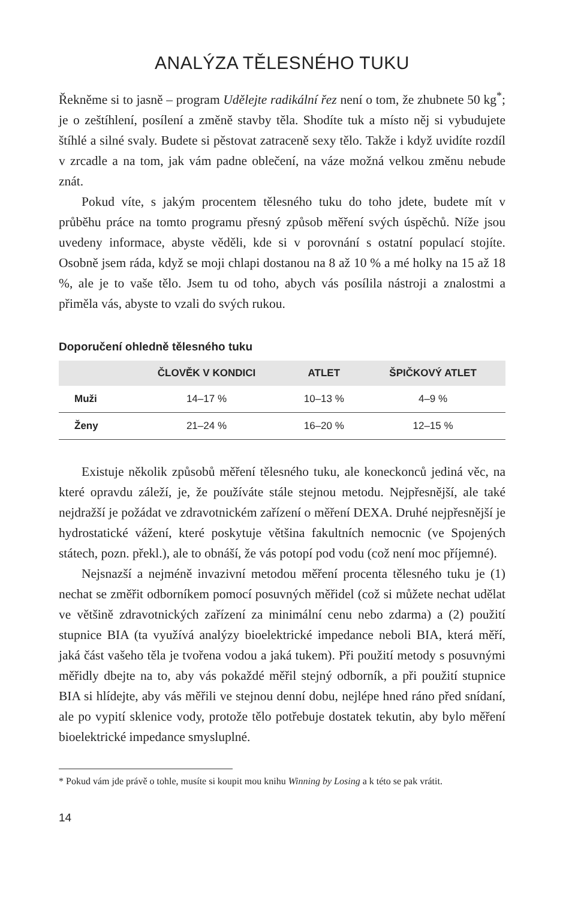ANALÝZA TĚLESNÉHO TUKU
Řekněme si to jasně – program Udělejte radikální řez není o tom, že zhubnete 50 kg<sup>*</sup>; je o zeštíhlení, posílení a změně stavby těla. Shodíte tuk a místo něj si vybudujete štíhlé a silné svaly. Budete si pěstovat zatraceně sexy tělo. Takže i když uvidíte rozdíl v zrcadle a na tom, jak vám padne oblečení, na váze možná velkou změnu nebude znát.
Pokud víte, s jakým procentem tělesného tuku do toho jdete, budete mít v průběhu práce na tomto programu přesný způsob měření svých úspěchů. Níže jsou uvedeny informace, abyste věděli, kde si v porovnání s ostatní populací stojíte. Osobně jsem ráda, když se moji chlapi dostanou na 8 až 10 % a mé holky na 15 až 18 %, ale je to vaše tělo. Jsem tu od toho, abych vás posílila nástroji a znalostmi a přiměla vás, abyste to vzali do svých rukou.
Doporučení ohledně tělesného tuku
| | ČLOVĚK V KONDICI | ATLET | ŠPIČKOVÝ ATLET |
| --- | --- | --- | --- |
| Muži | 14–17 % | 10–13 % | 4–9 % |
| Ženy | 21–24 % | 16–20 % | 12–15 % |
Existuje několik způsobů měření tělesného tuku, ale koneckonců jediná věc, na které opravdu záleží, je, že používáte stále stejnou metodu. Nejpřesnější, ale také nejdražší je požádat ve zdravotnickém zařízení o měření DEXA. Druhé nejpřesnější je hydrostatické vážení, které poskytuje většina fakultních nemocnic (ve Spojených státech, pozn. překl.), ale to obnáší, že vás potopí pod vodu (což není moc příjemné).
Nejsnazší a nejméně invazivní metodou měření procenta tělesného tuku je (1) nechat se změřit odborníkem pomocí posuvných měřidel (což si můžete nechat udělat ve většině zdravotnických zařízení za minimální cenu nebo zdarma) a (2) použití stupnice BIA (ta využívá analýzy bioelektrické impedance neboli BIA, která měří, jaká část vašeho těla je tvořena vodou a jaká tukem). Při použití metody s posuvnými měřidly dbejte na to, aby vás pokaždé měřil stejný odborník, a při použití stupnice BIA si hlídejte, aby vás měřili ve stejnou denní dobu, nejlépe hned ráno před snídaní, ale po vypití sklenice vody, protože tělo potřebuje dostatek tekutin, aby bylo měření bioelektrické impedance smysluplné.
* Pokud vám jde právě o tohle, musíte si koupit mou knihu Winning by Losing a k této se pak vrátit.
14